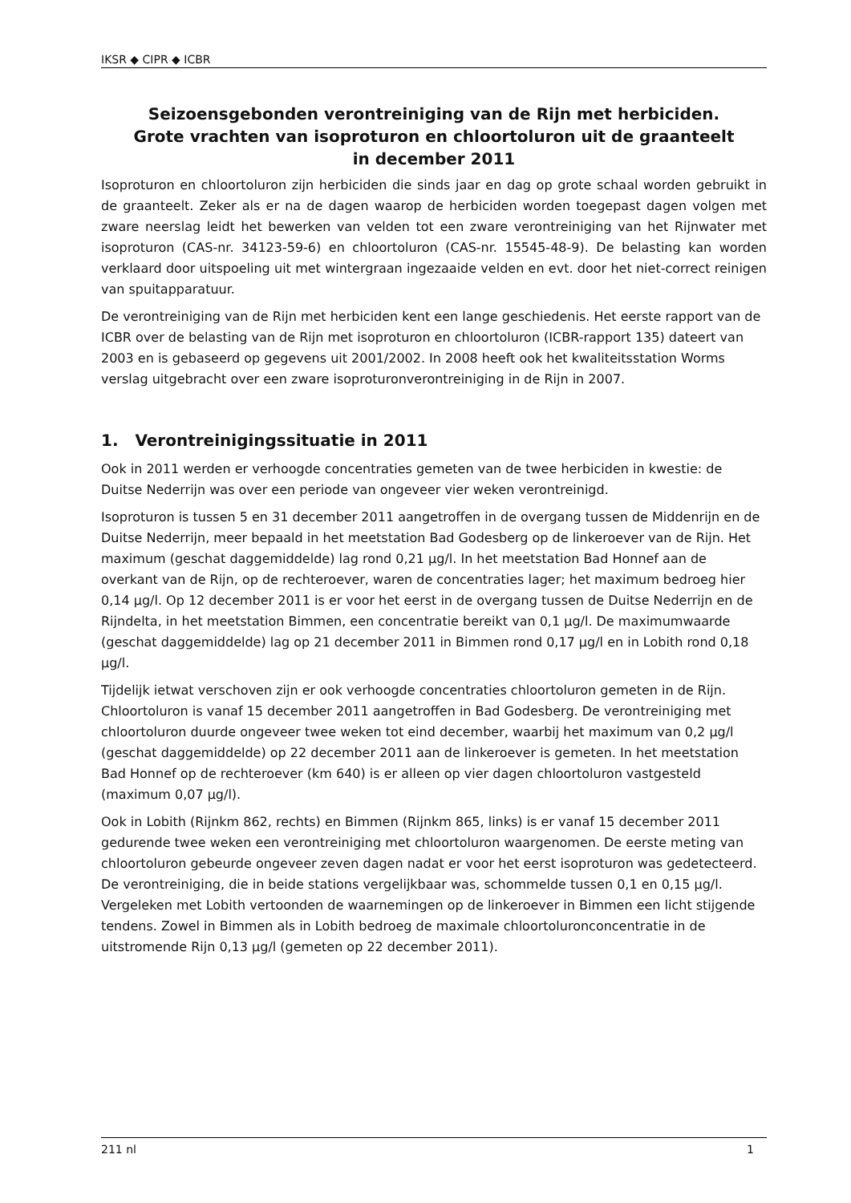IKSR ◆ CIPR ◆ ICBR
Seizoensgebonden verontreiniging van de Rijn met herbiciden.
Grote vrachten van isoproturon en chloortoluron uit de graanteelt
in december 2011
Isoproturon en chloortoluron zijn herbiciden die sinds jaar en dag op grote schaal worden gebruikt in de graanteelt. Zeker als er na de dagen waarop de herbiciden worden toegepast dagen volgen met zware neerslag leidt het bewerken van velden tot een zware verontreiniging van het Rijnwater met isoproturon (CAS-nr. 34123-59-6) en chloortoluron (CAS-nr. 15545-48-9). De belasting kan worden verklaard door uitspoeling uit met wintergraan ingezaaide velden en evt. door het niet-correct reinigen van spuitapparatuur.
De verontreiniging van de Rijn met herbiciden kent een lange geschiedenis. Het eerste rapport van de ICBR over de belasting van de Rijn met isoproturon en chloortoluron (ICBR-rapport 135) dateert van 2003 en is gebaseerd op gegevens uit 2001/2002. In 2008 heeft ook het kwaliteitsstation Worms verslag uitgebracht over een zware isoproturonverontreiniging in de Rijn in 2007.
1. Verontreinigingssituatie in 2011
Ook in 2011 werden er verhoogde concentraties gemeten van de twee herbiciden in kwestie: de Duitse Nederrijn was over een periode van ongeveer vier weken verontreinigd.
Isoproturon is tussen 5 en 31 december 2011 aangetroffen in de overgang tussen de Middenrijn en de Duitse Nederrijn, meer bepaald in het meetstation Bad Godesberg op de linkeroever van de Rijn. Het maximum (geschat daggemiddelde) lag rond 0,21 µg/l. In het meetstation Bad Honnef aan de overkant van de Rijn, op de rechteroever, waren de concentraties lager; het maximum bedroeg hier 0,14 µg/l. Op 12 december 2011 is er voor het eerst in de overgang tussen de Duitse Nederrijn en de Rijndelta, in het meetstation Bimmen, een concentratie bereikt van 0,1 µg/l. De maximumwaarde (geschat daggemiddelde) lag op 21 december 2011 in Bimmen rond 0,17 µg/l en in Lobith rond 0,18 µg/l.
Tijdelijk ietwat verschoven zijn er ook verhoogde concentraties chloortoluron gemeten in de Rijn. Chloortoluron is vanaf 15 december 2011 aangetroffen in Bad Godesberg. De verontreiniging met chloortoluron duurde ongeveer twee weken tot eind december, waarbij het maximum van 0,2 µg/l (geschat daggemiddelde) op 22 december 2011 aan de linkeroever is gemeten. In het meetstation Bad Honnef op de rechteroever (km 640) is er alleen op vier dagen chloortoluron vastgesteld (maximum 0,07 µg/l).
Ook in Lobith (Rijnkm 862, rechts) en Bimmen (Rijnkm 865, links) is er vanaf 15 december 2011 gedurende twee weken een verontreiniging met chloortoluron waargenomen. De eerste meting van chloortoluron gebeurde ongeveer zeven dagen nadat er voor het eerst isoproturon was gedetecteerd. De verontreiniging, die in beide stations vergelijkbaar was, schommelde tussen 0,1 en 0,15 µg/l. Vergeleken met Lobith vertoonden de waarnemingen op de linkeroever in Bimmen een licht stijgende tendens. Zowel in Bimmen als in Lobith bedroeg de maximale chloortoluronconcentratie in de uitstromende Rijn 0,13 µg/l (gemeten op 22 december 2011).
211 nl 1